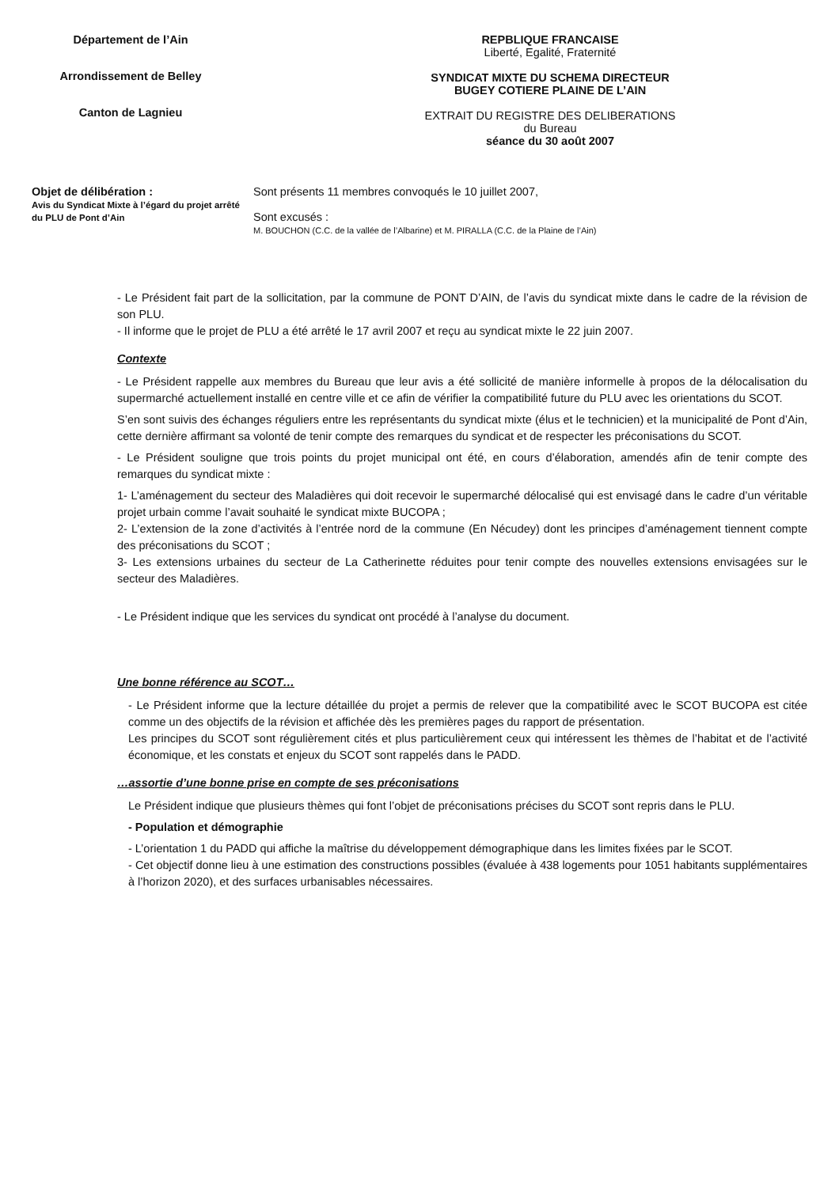Département de l’Ain
Arrondissement de Belley
Canton de Lagnieu
REPBLIQUE FRANCAISE
Liberté, Egalité, Fraternité
SYNDICAT MIXTE DU SCHEMA DIRECTEUR
BUGEY COTIERE PLAINE DE L’AIN
EXTRAIT DU REGISTRE DES DELIBERATIONS
du Bureau
séance du 30 août 2007
Objet de délibération :
Avis du Syndicat Mixte à l’égard du projet arrêté du PLU de Pont d’Ain
Sont présents 11 membres convoqués le 10 juillet 2007,
Sont excusés :
M. BOUCHON (C.C. de la vallée de l’Albarine) et M. PIRALLA (C.C. de la Plaine de l’Ain)
- Le Président fait part de la sollicitation, par la commune de PONT D’AIN, de l’avis du syndicat mixte dans le cadre de la révision de son PLU.
- Il informe que le projet de PLU a été arrêté le 17 avril 2007 et reçu au syndicat mixte le 22 juin 2007.
Contexte
- Le Président rappelle aux membres du Bureau que leur avis a été sollicité de manière informelle à propos de la délocalisation du supermarché actuellement installé en centre ville et ce afin de vérifier la compatibilité future du PLU avec les orientations du SCOT.
S’en sont suivis des échanges réguliers entre les représentants du syndicat mixte (élus et le technicien) et la municipalité de Pont d’Ain, cette dernière affirmant sa volonté de tenir compte des remarques du syndicat et de respecter les préconisations du SCOT.
- Le Président souligne que trois points du projet municipal ont été, en cours d’élaboration, amendés afin de tenir compte des remarques du syndicat mixte :
1- L’aménagement du secteur des Maladières qui doit recevoir le supermarché délocalisé qui est envisagé dans le cadre d’un véritable projet urbain comme l’avait souhaité le syndicat mixte BUCOPA ;
2- L’extension de la zone d’activités à l’entrée nord de la commune (En Nécudey) dont les principes d’aménagement tiennent compte des préconisations du SCOT ;
3- Les extensions urbaines du secteur de La Catherinette réduites pour tenir compte des nouvelles extensions envisagées sur le secteur des Maladières.
- Le Président indique que les services du syndicat ont procédé à l’analyse du document.
Une bonne référence au SCOT…
- Le Président informe que la lecture détaillée du projet a permis de relever que la compatibilité avec le SCOT BUCOPA est citée comme un des objectifs de la révision et affichée dès les premières pages du rapport de présentation.
Les principes du SCOT sont régulièrement cités et plus particulièrement ceux qui intéressent les thèmes de l’habitat et de l’activité économique, et les constats et enjeux du SCOT sont rappelés dans le PADD.
…assortie d’une bonne prise en compte de ses préconisations
Le Président indique que plusieurs thèmes qui font l’objet de préconisations précises du SCOT sont repris dans le PLU.
- Population et démographie
- L’orientation 1 du PADD qui affiche la maîtrise du développement démographique dans les limites fixées par le SCOT.
- Cet objectif donne lieu à une estimation des constructions possibles (évaluée à 438 logements pour 1051 habitants supplémentaires à l’horizon 2020), et des surfaces urbanisables nécessaires.